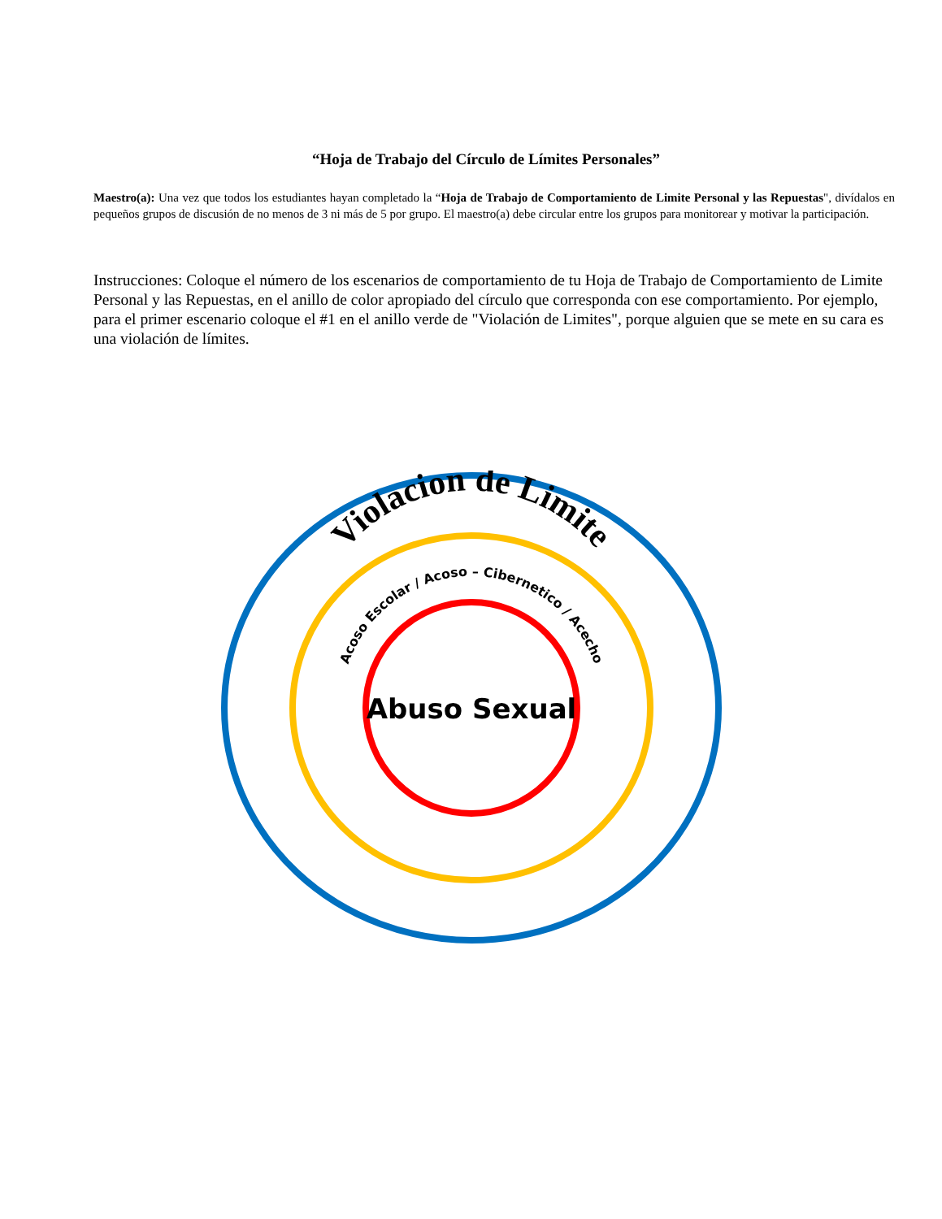“Hoja de Trabajo del Círculo de Límites Personales”
Maestro(a): Una vez que todos los estudiantes hayan completado la “Hoja de Trabajo de Comportamiento de Limite Personal y las Repuestas", divídalos en pequeños grupos de discusión de no menos de 3 ni más de 5 por grupo. El maestro(a) debe circular entre los grupos para monitorear y motivar la participación.
Instrucciones: Coloque el número de los escenarios de comportamiento de tu Hoja de Trabajo de Comportamiento de Limite Personal y las Repuestas, en el anillo de color apropiado del círculo que corresponda con ese comportamiento. Por ejemplo, para el primer escenario coloque el #1 en el anillo verde de "Violación de Limites", porque alguien que se mete en su cara es una violación de límites.
Violacion de Limite
Acoso Escolar / Acoso – Cibernetico / Acecho
Abuso Sexual